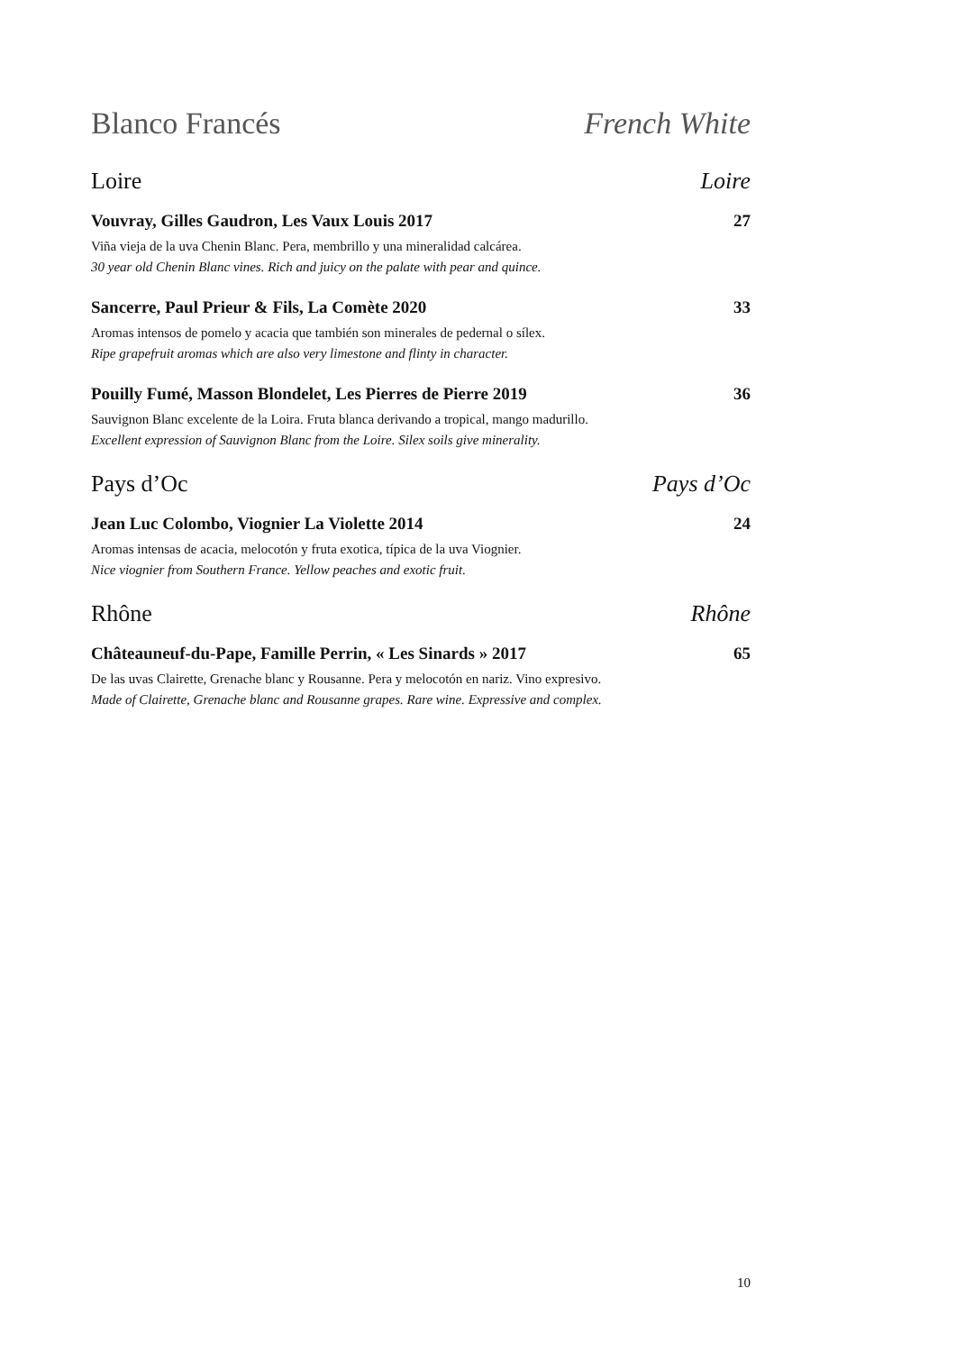Blanco Francés French White
Loire Loire
Vouvray, Gilles Gaudron, Les Vaux Louis 2017 27
Viña vieja de la uva Chenin Blanc. Pera, membrillo y una mineralidad calcárea.
30 year old Chenin Blanc vines. Rich and juicy on the palate with pear and quince.
Sancerre, Paul Prieur & Fils, La Comète 2020 33
Aromas intensos de pomelo y acacia que también son minerales de pedernal o sílex.
Ripe grapefruit aromas which are also very limestone and flinty in character.
Pouilly Fumé, Masson Blondelet, Les Pierres de Pierre 2019 36
Sauvignon Blanc excelente de la Loira. Fruta blanca derivando a tropical, mango madurillo.
Excellent expression of Sauvignon Blanc from the Loire. Silex soils give minerality.
Pays d’Oc Pays d’Oc
Jean Luc Colombo, Viognier La Violette 2014 24
Aromas intensas de acacia, melocotón y fruta exotica, típica de la uva Viognier.
Nice viognier from Southern France. Yellow peaches and exotic fruit.
Rhône Rhône
Châteauneuf-du-Pape, Famille Perrin, « Les Sinards » 2017 65
De las uvas Clairette, Grenache blanc y Rousanne. Pera y melocotón en nariz. Vino expresivo.
Made of Clairette, Grenache blanc and Rousanne grapes. Rare wine. Expressive and complex.
10